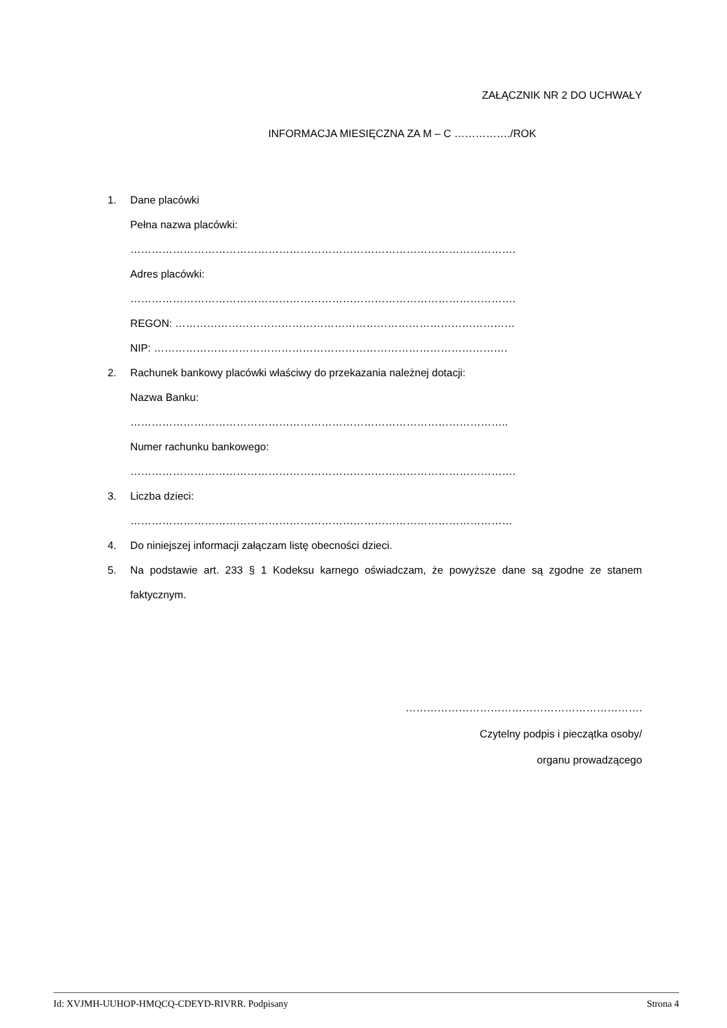ZAŁĄCZNIK NR 2 DO UCHWAŁY
INFORMACJA MIESIĘCZNA ZA M – C ……………./ROK
1. Dane placówki
Pełna nazwa placówki:
……………………………………………………………………………………………….
Adres placówki:
……………………………………………………………………………………………….
REGON: ……………………………………………………………………………………
NIP: ……………………………………………………………………………………….
2. Rachunek bankowy placówki właściwy do przekazania należnej dotacji:
Nazwa Banku:
……………………………………………………………………………………………..
Numer rachunku bankowego:
……………………………………………………………………………………………….
3. Liczba dzieci:
………………………………………………………………………………………………
4. Do niniejszej informacji załączam listę obecności dzieci.
5. Na podstawie art. 233 § 1 Kodeksu karnego oświadczam, że powyższe dane są zgodne ze stanem faktycznym.
………………………………………………………….
Czytelny podpis i pieczątka osoby/
organu prowadzącego
Id: XVJMH-UUHOP-HMQCQ-CDEYD-RIVRR. Podpisany Strona 4